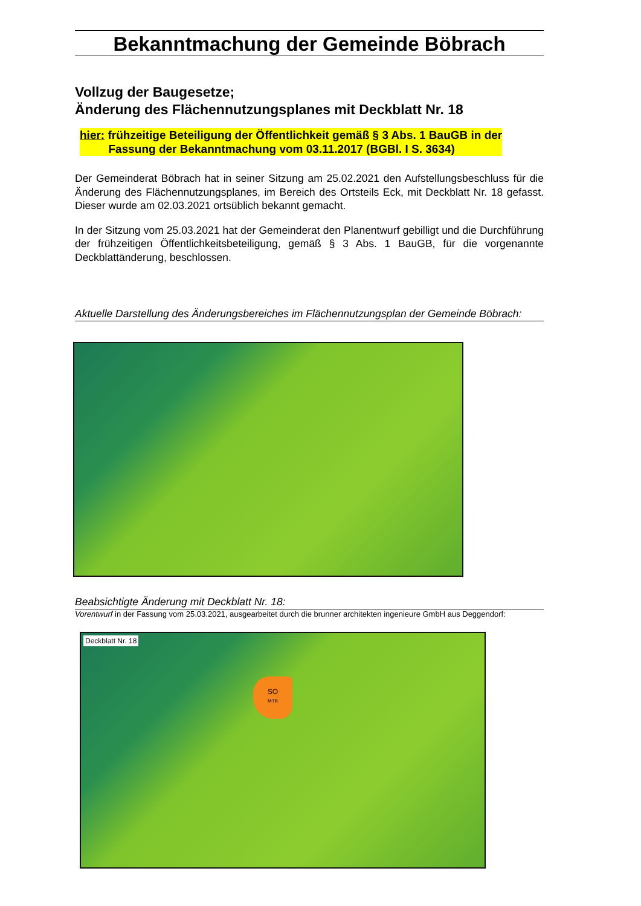Bekanntmachung der Gemeinde Böbrach
Vollzug der Baugesetze;
Änderung des Flächennutzungsplanes mit Deckblatt Nr. 18
hier: frühzeitige Beteiligung der Öffentlichkeit gemäß § 3 Abs. 1 BauGB in der
Fassung der Bekanntmachung vom 03.11.2017 (BGBl. I S. 3634)
Der Gemeinderat Böbrach hat in seiner Sitzung am 25.02.2021 den Aufstellungsbeschluss für die Änderung des Flächennutzungsplanes, im Bereich des Ortsteils Eck, mit Deckblatt Nr. 18 gefasst. Dieser wurde am 02.03.2021 ortsüblich bekannt gemacht.
In der Sitzung vom 25.03.2021 hat der Gemeinderat den Planentwurf gebilligt und die Durchführung der frühzeitigen Öffentlichkeitsbeteiligung, gemäß § 3 Abs. 1 BauGB, für die vorgenannte Deckblattänderung, beschlossen.
Aktuelle Darstellung des Änderungsbereiches im Flächennutzungsplan der Gemeinde Böbrach:
Beabsichtigte Änderung mit Deckblatt Nr. 18:
Vorentwurf in der Fassung vom 25.03.2021, ausgearbeitet durch die brunner architekten ingenieure GmbH aus Deggendorf:
Deckblatt Nr. 18
SO
MTB